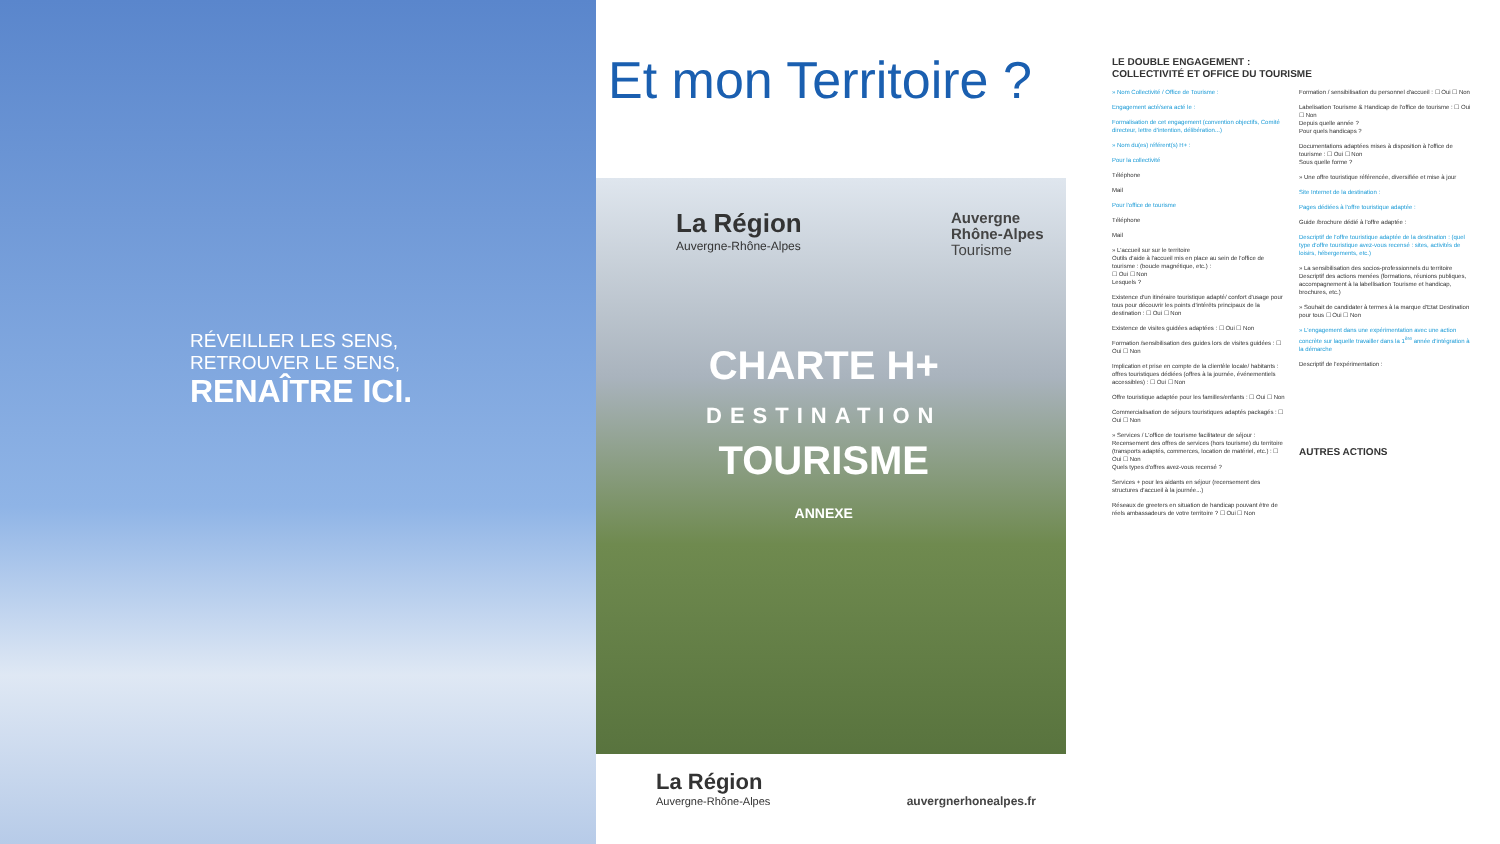RÉVEILLER LES SENS,
RETROUVER LE SENS,
RENAÎTRE ICI.
Et mon Territoire ?
La Région
Auvergne-Rhône-Alpes
Auvergne
Rhône-Alpes
Tourisme
CHARTE H+
DESTINATION
TOURISME
ANNEXE
La Région
Auvergne-Rhône-Alpes
auvergnerhonealpes.fr
LE DOUBLE ENGAGEMENT :
COLLECTIVITÉ ET OFFICE DU TOURISME
» Nom Collectivité / Office de Tourisme :
Engagement acté/sera acté le :
Formalisation de cet engagement (convention objectifs, Comité directeur, lettre d'intention, délibération...)
» Nom du(es) référent(s) H+ :
Pour la collectivité
Téléphone
Mail
Pour l'office de tourisme
Téléphone
Mail
» L'accueil sur sur le territoire
Outils d'aide à l'accueil mis en place au sein de l'office de tourisme : (boucle magnétique, etc.) :
☐ Oui ☐ Non
Lesquels ?
Existence d'un itinéraire touristique adapté/ confort d'usage pour tous pour découvrir les points d'intérêts principaux de la destination : ☐ Oui ☐ Non
Existence de visites guidées adaptées : ☐ Oui ☐ Non
Formation /sensibilisation des guides lors de visites guidées : ☐ Oui ☐ Non
Implication et prise en compte de la clientèle locale/ habitants : offres touristiques dédiées (offres à la journée, événementiels accessibles) : ☐ Oui ☐ Non
Offre touristique adaptée pour les familles/enfants : ☐ Oui ☐ Non
Commercialisation de séjours touristiques adaptés packagés : ☐ Oui ☐ Non
» Services / L'office de tourisme facilitateur de séjour :
Recensement des offres de services (hors tourisme) du territoire (transports adaptés, commerces, location de matériel, etc.) : ☐ Oui ☐ Non
Quels types d'offres avez-vous recensé ?
Services + pour les aidants en séjour (recensement des structures d'accueil à la journée...)
Réseaux de greeters en situation de handicap pouvant être de réels ambassadeurs de votre territoire ? ☐ Oui ☐ Non
Formation / sensibilisation du personnel d'accueil : ☐ Oui ☐ Non
Labelisation Tourisme & Handicap de l'office de tourisme : ☐ Oui ☐ Non
Depuis quelle année ?
Pour quels handicaps ?
Documentations adaptées mises à disposition à l'office de tourisme : ☐ Oui ☐ Non
Sous quelle forme ?
» Une offre touristique référencée, diversifiée et mise à jour
Site Internet de la destination :
Pages dédiées à l'offre touristique adaptée :
Guide /brochure dédié à l'offre adaptée :
Descriptif de l'offre touristique adaptée de la destination : (quel type d'offre touristique avez-vous recensé : sites, activités de loisirs, hébergements, etc.)
» La sensibilisation des socios-professionnels du territoire
Descriptif des actions menées (formations, réunions publiques, accompagnement à la labellisation Tourisme et handicap, brochures, etc.)
» Souhait de candidater à termes à la marque d'Etat Destination pour tous ☐ Oui ☐ Non
» L'engagement dans une expérimentation avec une action concrète sur laquelle travailler dans la 1<sup>ère</sup> année d'intégration à la démarche
Descriptif de l'expérimentation :
AUTRES ACTIONS